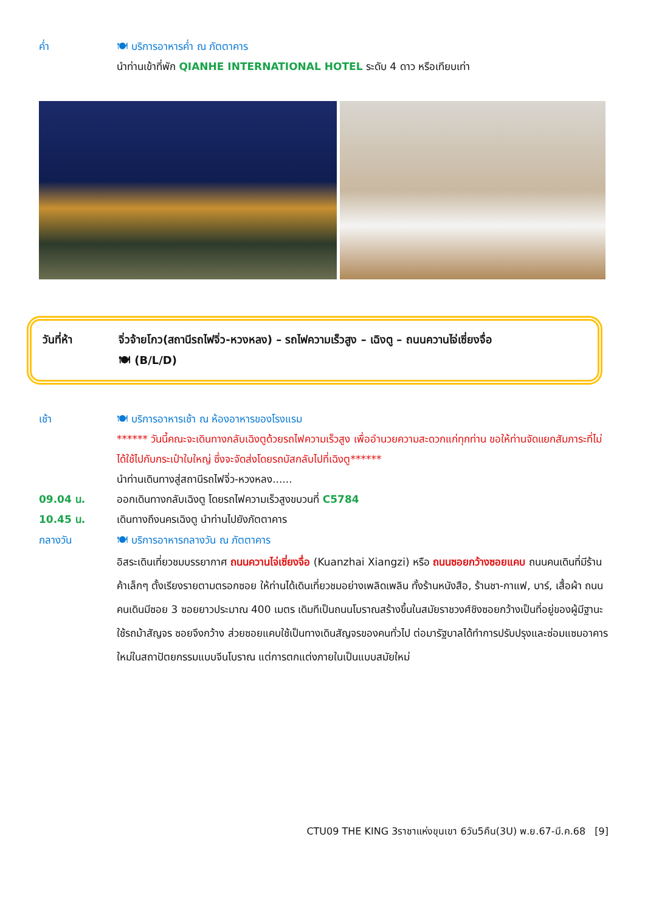ค่ำ 🍽 บริการอาหารค่ำ ณ ภัตตาคาร
นำท่านเข้าที่พัก QIANHE INTERNATIONAL HOTEL ระดับ 4 ดาว หรือเทียบเท่า
วันที่ห้า จิ่วจ้ายโกว(สถานีรถไฟจิ่ว-หวงหลง) – รถไฟความเร็วสูง – เฉิงตู – ถนนควานไจ่เซี่ยงจื่อ
🍽 (B/L/D)
เช้า 🍽 บริการอาหารเช้า ณ ห้องอาหารของโรงแรม
****** วันนี้คณะจะเดินทางกลับเฉิงตูด้วยรถไฟความเร็วสูง เพื่ออำนวยความสะดวกแก่ทุกท่าน ขอให้ท่านจัดแยกสัมภาระที่ไม่ได้ใช้ไปกับกระเป๋าใบใหญ่ ซึ่งจะจัดส่งโดยรถบัสกลับไปที่เฉิงตู******
นำท่านเดินทางสู่สถานีรถไฟจิ่ว-หวงหลง......
09.04 น. ออกเดินทางกลับเฉิงตู โดยรถไฟความเร็วสูงขบวนที่ C5784
10.45 น. เดินทางถึงนครเฉิงตู นำท่านไปยังภัตตาคาร
กลางวัน 🍽 บริการอาหารกลางวัน ณ ภัตตาคาร
อิสระเดินเที่ยวชมบรรยากาศ ถนนควานไจ่เซี่ยงจื่อ (Kuanzhai Xiangzi) หรือ ถนนซอยกว้างซอยแคบ ถนนคนเดินที่มีร้านค้าเล็กๆ ตั้งเรียงรายตามตรอกซอย ให้ท่านได้เดินเที่ยวชมอย่างเพลิดเพลิน ทั้งร้านหนังสือ, ร้านชา-กาแฟ, บาร์, เสื้อผ้า ถนนคนเดินมีซอย 3 ซอยยาวประมาณ 400 เมตร เดิมทีเป็นถนนโบราณสร้างขึ้นในสมัยราชวงศ์ชิงซอยกว้างเป็นที่อยู่ของผู้มีฐานะใช้รถม้าสัญจร ซอยจึงกว้าง ส่วยซอยแคบใช้เป็นทางเดินสัญจรของคนทั่วไป ต่อมารัฐบาลได้ทำการปรับปรุงและซ่อมแซมอาคารใหม่ในสถาปัตยกรรมแบบจีนโบราณ แต่การตกแต่งภายในเป็นแบบสมัยใหม่
CTU09 THE KING 3ราชาแห่งขุนเขา 6วัน5คืน(3U) พ.ย.67-มี.ค.68 [9]